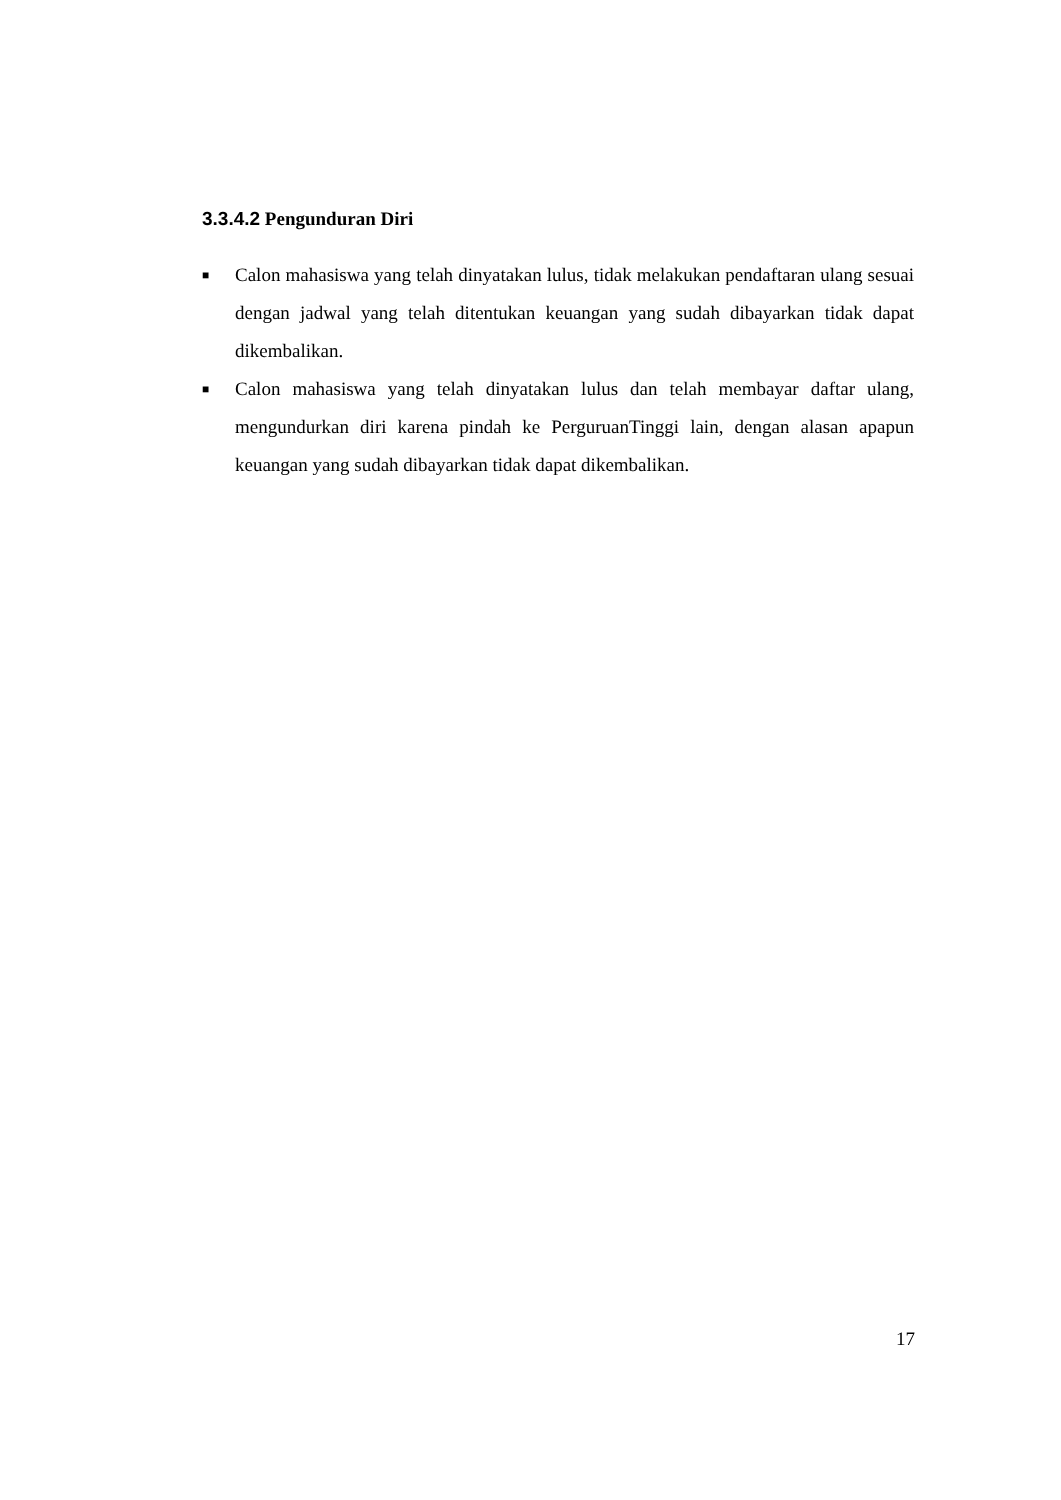3.3.4.2 Pengunduran Diri
■ Calon mahasiswa yang telah dinyatakan lulus, tidak melakukan pendaftaran ulang sesuai dengan jadwal yang telah ditentukan keuangan yang sudah dibayarkan tidak dapat dikembalikan.
■ Calon mahasiswa yang telah dinyatakan lulus dan telah membayar daftar ulang, mengundurkan diri karena pindah ke PerguruanTinggi lain, dengan alasan apapun keuangan yang sudah dibayarkan tidak dapat dikembalikan.
17